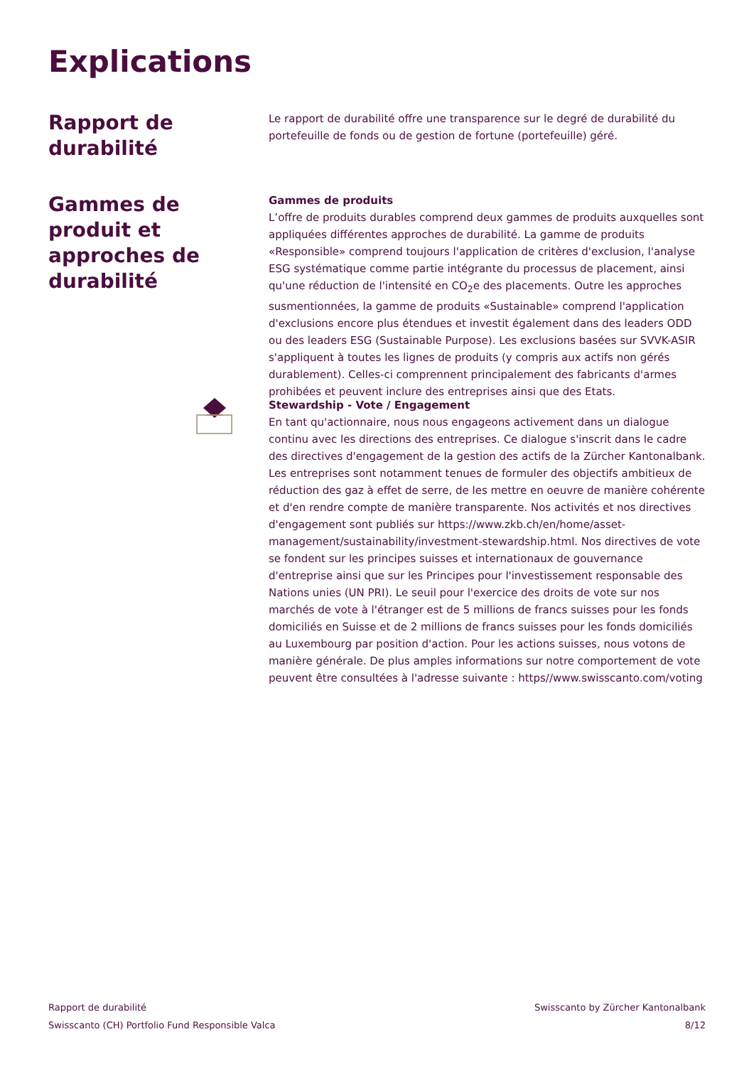Explications
Rapport de durabilité
Le rapport de durabilité offre une transparence sur le degré de durabilité du portefeuille de fonds ou de gestion de fortune (portefeuille) géré.
Gammes de produit et approches de durabilité
Gammes de produits
L’offre de produits durables comprend deux gammes de produits auxquelles sont appliquées différentes approches de durabilité. La gamme de produits «Responsible» comprend toujours l'application de critères d'exclusion, l'analyse ESG systématique comme partie intégrante du processus de placement, ainsi qu'une réduction de l'intensité en CO<sub>2</sub>e des placements. Outre les approches susmentionnées, la gamme de produits «Sustainable» comprend l'application d'exclusions encore plus étendues et investit également dans des leaders ODD ou des leaders ESG (Sustainable Purpose). Les exclusions basées sur SVVK-ASIR s'appliquent à toutes les lignes de produits (y compris aux actifs non gérés durablement). Celles-ci comprennent principalement des fabricants d'armes prohibées et peuvent inclure des entreprises ainsi que des Etats.
Stewardship - Vote / Engagement
En tant qu'actionnaire, nous nous engageons activement dans un dialogue continu avec les directions des entreprises. Ce dialogue s'inscrit dans le cadre des directives d'engagement de la gestion des actifs de la Zürcher Kantonalbank. Les entreprises sont notamment tenues de formuler des objectifs ambitieux de réduction des gaz à effet de serre, de les mettre en oeuvre de manière cohérente et d'en rendre compte de manière transparente. Nos activités et nos directives d'engagement sont publiés sur https://www.zkb.ch/en/home/asset-management/sustainability/investment-stewardship.html. Nos directives de vote se fondent sur les principes suisses et internationaux de gouvernance d'entreprise ainsi que sur les Principes pour l'investissement responsable des Nations unies (UN PRI). Le seuil pour l'exercice des droits de vote sur nos marchés de vote à l'étranger est de 5 millions de francs suisses pour les fonds domiciliés en Suisse et de 2 millions de francs suisses pour les fonds domiciliés au Luxembourg par position d'action. Pour les actions suisses, nous votons de manière générale. De plus amples informations sur notre comportement de vote peuvent être consultées à l'adresse suivante : https//www.swisscanto.com/voting
Rapport de durabilité
Swisscanto (CH) Portfolio Fund Responsible Valca
Swisscanto by Zürcher Kantonalbank
8/12